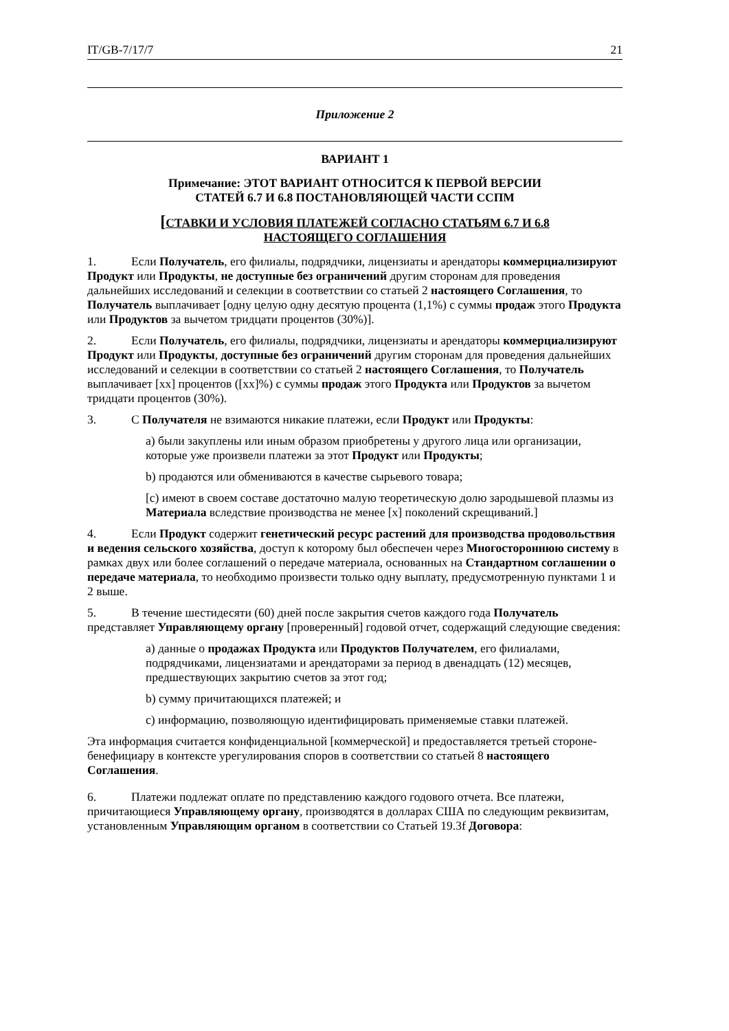IT/GB-7/17/7 21
Приложение 2
ВАРИАНТ 1
Примечание: ЭТОТ ВАРИАНТ ОТНОСИТСЯ К ПЕРВОЙ ВЕРСИИ
СТАТЕЙ 6.7 И 6.8 ПОСТАНОВЛЯЮЩЕЙ ЧАСТИ ССПМ
[СТАВКИ И УСЛОВИЯ ПЛАТЕЖЕЙ СОГЛАСНО СТАТЬЯМ 6.7 И 6.8
НАСТОЯЩЕГО СОГЛАШЕНИЯ
1. Если Получатель, его филиалы, подрядчики, лицензиаты и арендаторы коммерциализируют Продукт или Продукты, не доступные без ограничений другим сторонам для проведения дальнейших исследований и селекции в соответствии со статьей 2 настоящего Соглашения, то Получатель выплачивает [одну целую одну десятую процента (1,1%) с суммы продаж этого Продукта или Продуктов за вычетом тридцати процентов (30%)].
2. Если Получатель, его филиалы, подрядчики, лицензиаты и арендаторы коммерциализируют Продукт или Продукты, доступные без ограничений другим сторонам для проведения дальнейших исследований и селекции в соответствии со статьей 2 настоящего Соглашения, то Получатель выплачивает [xx] процентов ([xx]%) с суммы продаж этого Продукта или Продуктов за вычетом тридцати процентов (30%).
3. С Получателя не взимаются никакие платежи, если Продукт или Продукты:
a) были закуплены или иным образом приобретены у другого лица или организации, которые уже произвели платежи за этот Продукт или Продукты;
b) продаются или обмениваются в качестве сырьевого товара;
[c) имеют в своем составе достаточно малую теоретическую долю зародышевой плазмы из Материала вследствие производства не менее [x] поколений скрещиваний.]
4. Если Продукт содержит генетический ресурс растений для производства продовольствия и ведения сельского хозяйства, доступ к которому был обеспечен через Многостороннюю систему в рамках двух или более соглашений о передаче материала, основанных на Стандартном соглашении о передаче материала, то необходимо произвести только одну выплату, предусмотренную пунктами 1 и 2 выше.
5. В течение шестидесяти (60) дней после закрытия счетов каждого года Получатель представляет Управляющему органу [проверенный] годовой отчет, содержащий следующие сведения:
a) данные о продажах Продукта или Продуктов Получателем, его филиалами, подрядчиками, лицензиатами и арендаторами за период в двенадцать (12) месяцев, предшествующих закрытию счетов за этот год;
b) сумму причитающихся платежей; и
c) информацию, позволяющую идентифицировать применяемые ставки платежей.
Эта информация считается конфиденциальной [коммерческой] и предоставляется третьей стороне-бенефициару в контексте урегулирования споров в соответствии со статьей 8 настоящего Соглашения.
6. Платежи подлежат оплате по представлению каждого годового отчета. Все платежи, причитающиеся Управляющему органу, производятся в долларах США по следующим реквизитам, установленным Управляющим органом в соответствии со Статьей 19.3f Договора: